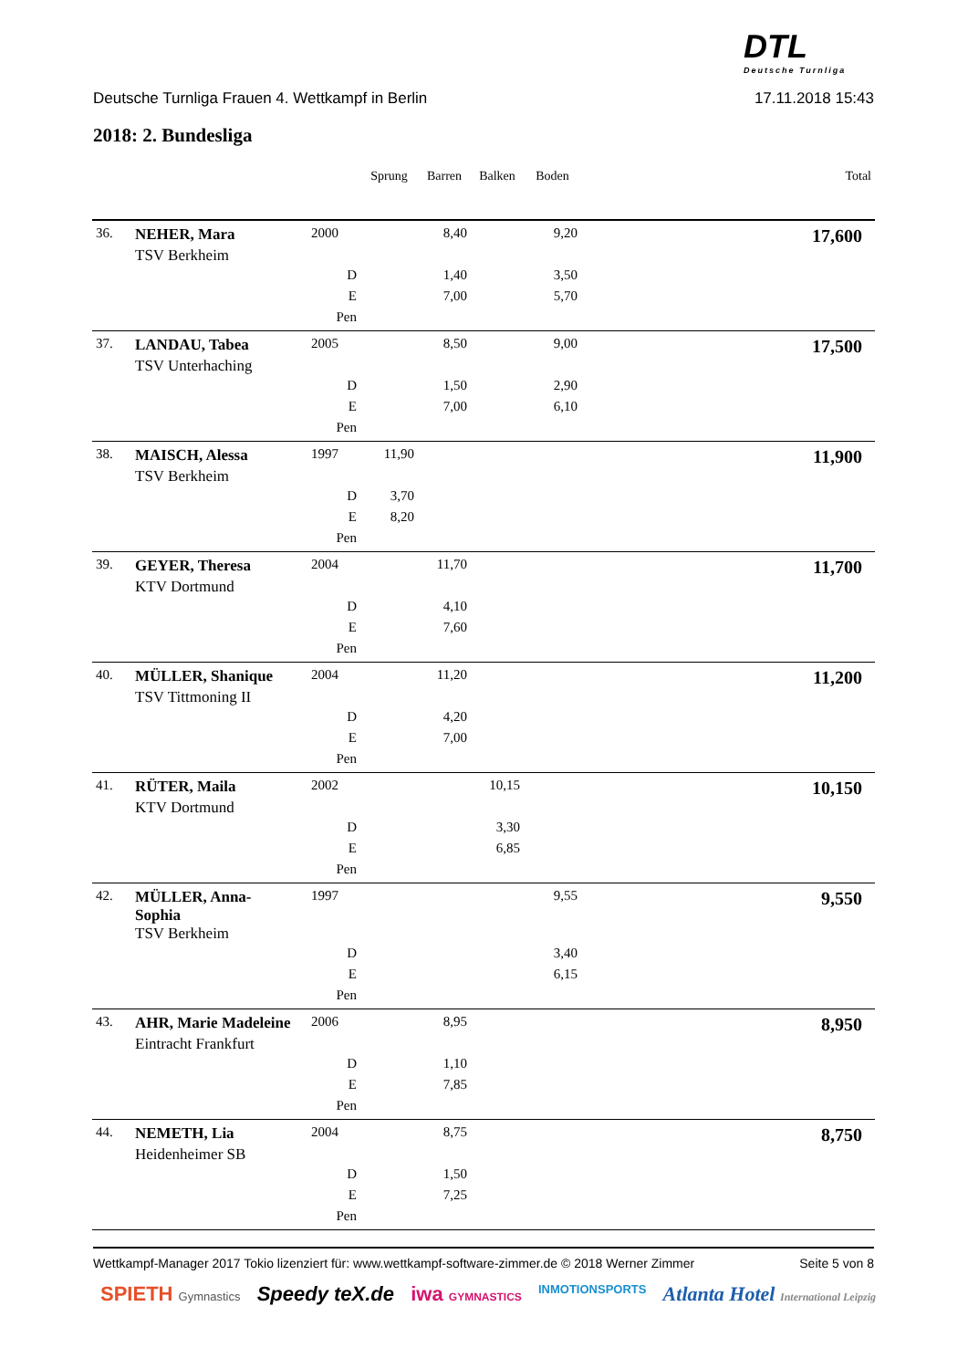DTL
Deutsche Turnliga
Deutsche Turnliga Frauen 4. Wettkampf in Berlin 17.11.2018 15:43
2018: 2. Bundesliga
| | | | Sprung | Barren | Balken | Boden | | Total |
| --- | --- | --- | --- | --- | --- | --- | --- | --- |
| 36. | NEHER, Mara | 2000 | | 8,40 | | 9,20 | | 17,600 |
| | TSV Berkheim | | | | | | | |
| | | D | | 1,40 | | 3,50 | | |
| | | E | | 7,00 | | 5,70 | | |
| | | Pen | | | | | | |
| 37. | LANDAU, Tabea | 2005 | | 8,50 | | 9,00 | | 17,500 |
| | TSV Unterhaching | | | | | | | |
| | | D | | 1,50 | | 2,90 | | |
| | | E | | 7,00 | | 6,10 | | |
| | | Pen | | | | | | |
| 38. | MAISCH, Alessa | 1997 | 11,90 | | | | | 11,900 |
| | TSV Berkheim | | | | | | | |
| | | D | 3,70 | | | | | |
| | | E | 8,20 | | | | | |
| | | Pen | | | | | | |
| 39. | GEYER, Theresa | 2004 | | 11,70 | | | | 11,700 |
| | KTV Dortmund | | | | | | | |
| | | D | | 4,10 | | | | |
| | | E | | 7,60 | | | | |
| | | Pen | | | | | | |
| 40. | MÜLLER, Shanique | 2004 | | 11,20 | | | | 11,200 |
| | TSV Tittmoning II | | | | | | | |
| | | D | | 4,20 | | | | |
| | | E | | 7,00 | | | | |
| | | Pen | | | | | | |
| 41. | RÜTER, Maila | 2002 | | | 10,15 | | | 10,150 |
| | KTV Dortmund | | | | | | | |
| | | D | | | 3,30 | | | |
| | | E | | | 6,85 | | | |
| | | Pen | | | | | | |
| 42. | MÜLLER, Anna- Sophia | 1997 | | | | 9,55 | | 9,550 |
| | TSV Berkheim | | | | | | | |
| | | D | | | | 3,40 | | |
| | | E | | | | 6,15 | | |
| | | Pen | | | | | | |
| 43. | AHR, Marie Madeleine | 2006 | | 8,95 | | | | 8,950 |
| | Eintracht Frankfurt | | | | | | | |
| | | D | | 1,10 | | | | |
| | | E | | 7,85 | | | | |
| | | Pen | | | | | | |
| 44. | NEMETH, Lia | 2004 | | 8,75 | | | | 8,750 |
| | Heidenheimer SB | | | | | | | |
| | | D | | 1,50 | | | | |
| | | E | | 7,25 | | | | |
| | | Pen | | | | | | |
Wettkampf-Manager 2017 Tokio lizenziert für: www.wettkampf-software-zimmer.de © 2018 Werner Zimmer Seite 5 von 8
SPIETH Gymnastics Speedy teX.de iwa GYMNASTICS INMOTIONSPORTS Atlanta Hotel International Leipzig